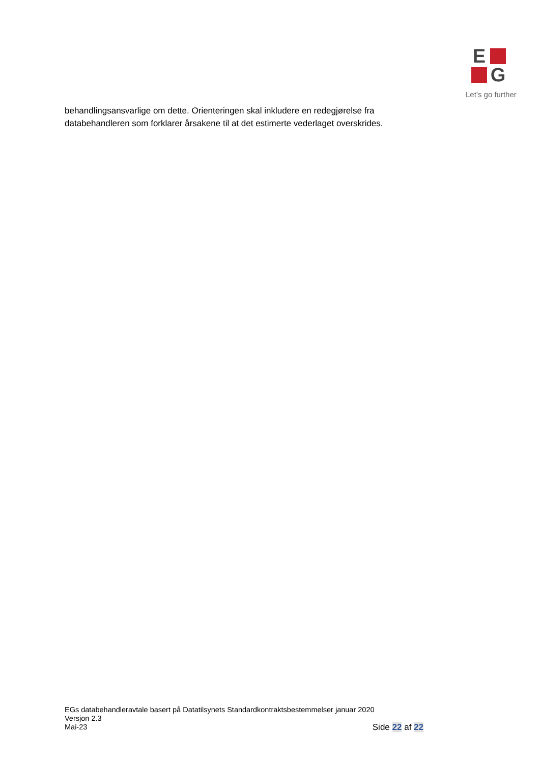E
G
Let’s go further
behandlingsansvarlige om dette. Orienteringen skal inkludere en redegjørelse fra databehandleren som forklarer årsakene til at det estimerte vederlaget overskrides.
EGs databehandleravtale basert på Datatilsynets Standardkontraktsbestemmelser januar 2020
Versjon 2.3
Mai-23 Side 22 af 22